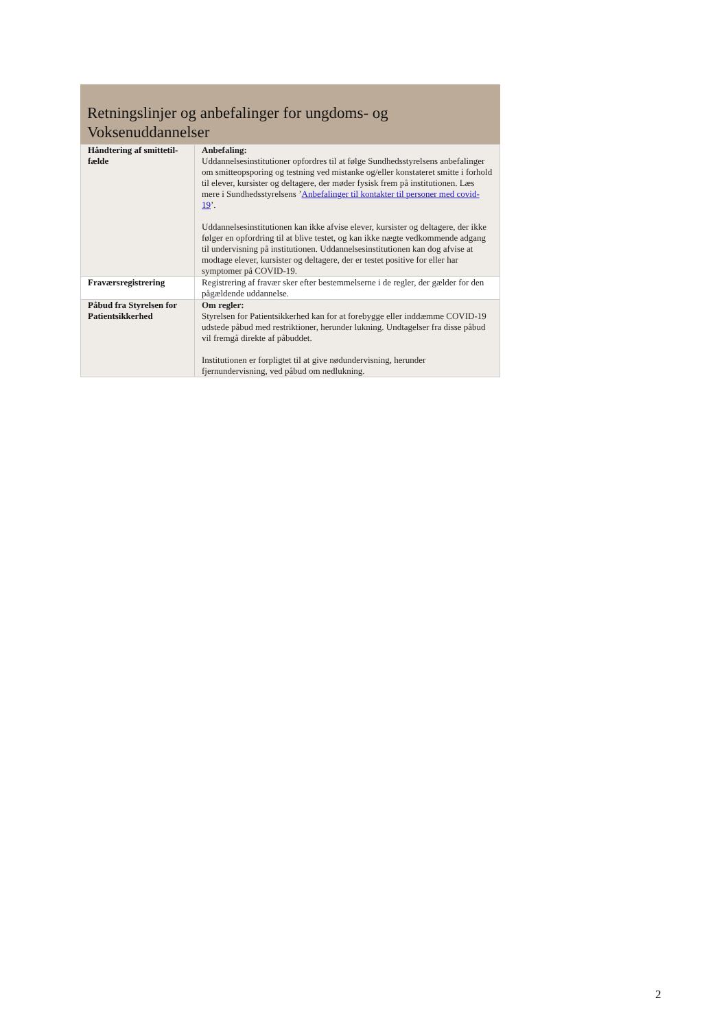Retningslinjer og anbefalinger for ungdoms- og Voksenuddannelser
| Håndtering af smittetil-fælde | Anbefaling: Uddannelsesinstitutioner opfordres til at følge Sundhedsstyrelsens anbefalinger om smitteopsporing og testning ved mistanke og/eller konstateret smitte i forhold til elever, kursister og deltagere, der møder fysisk frem på institutionen. Læs mere i Sundhedsstyrelsens ’ Anbefalinger til kontakter til personer med covid-19 ’. Uddannelsesinstitutionen kan ikke afvise elever, kursister og deltagere, der ikke følger en opfordring til at blive testet, og kan ikke nægte vedkommende adgang til undervisning på institutionen. Uddannelsesinstitutionen kan dog afvise at modtage elever, kursister og deltagere, der er testet positive for eller har symptomer på COVID-19. |
| Fraværsregistrering | Registrering af fravær sker efter bestemmelserne i de regler, der gælder for den pågældende uddannelse. |
| Påbud fra Styrelsen for Patientsikkerhed | Om regler: Styrelsen for Patientsikkerhed kan for at forebygge eller inddæmme COVID-19 udstede påbud med restriktioner, herunder lukning. Undtagelser fra disse påbud vil fremgå direkte af påbuddet. Institutionen er forpligtet til at give nødundervisning, herunder fjernundervisning, ved påbud om nedlukning. |
2